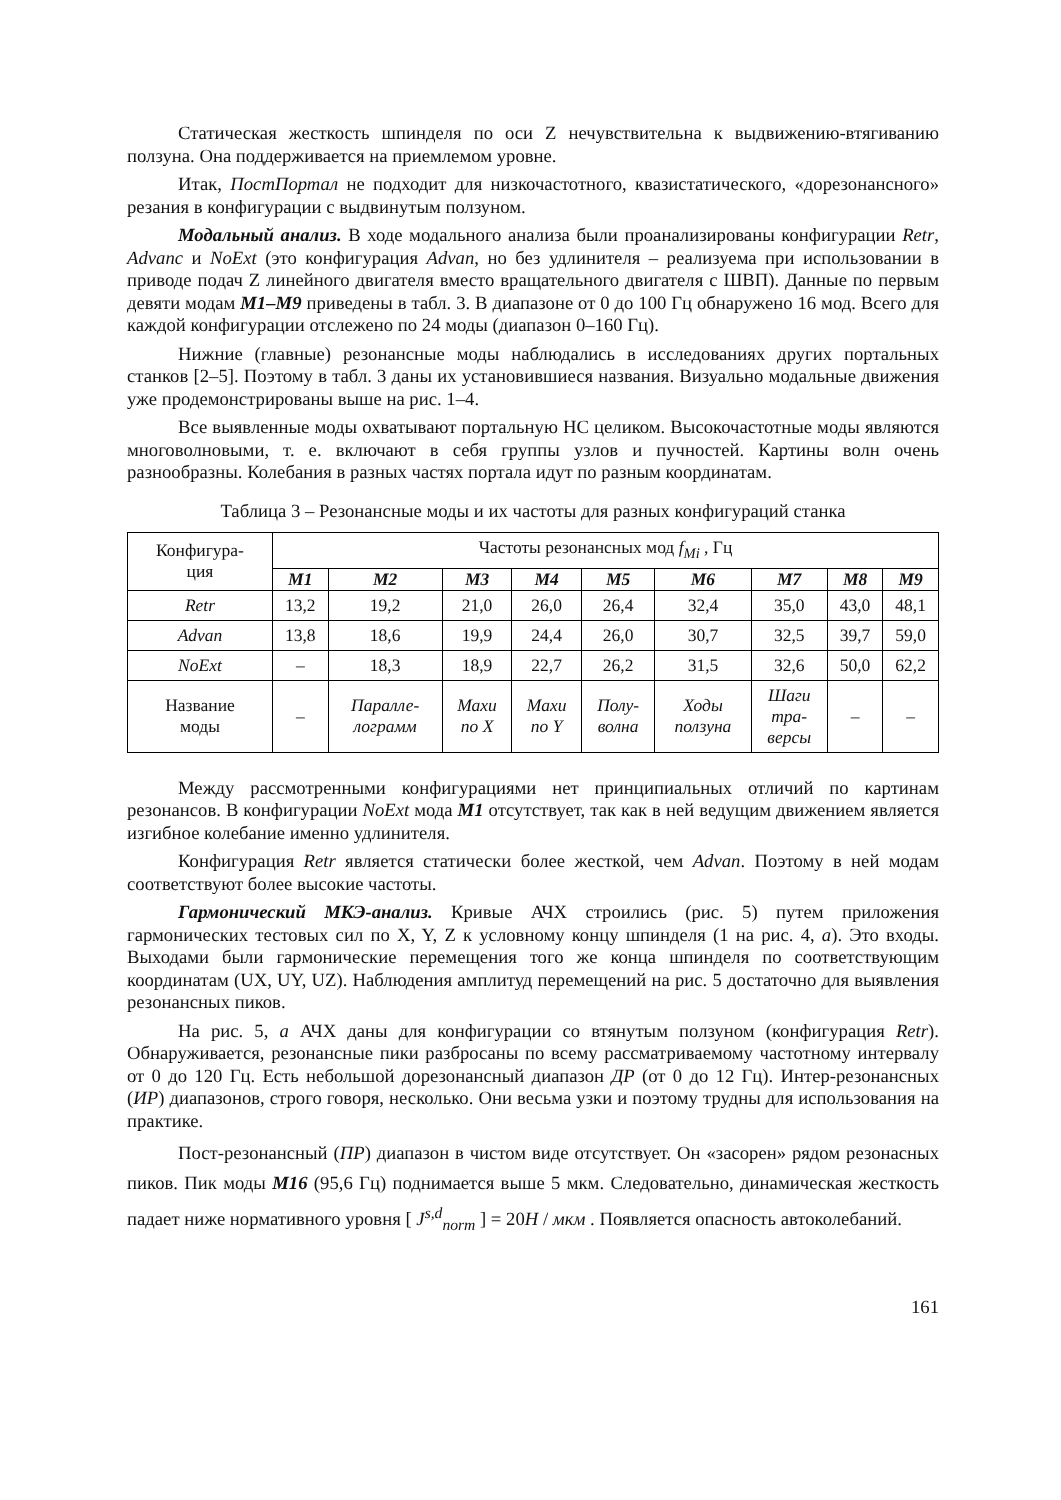Статическая жесткость шпинделя по оси Z нечувствительна к выдвижению-втягиванию ползуна. Она поддерживается на приемлемом уровне.
Итак, ПостПортал не подходит для низкочастотного, квазистатического, «дорезонансного» резания в конфигурации с выдвинутым ползуном.
Модальный анализ. В ходе модального анализа были проанализированы конфигурации Retr, Advanc и NoExt (это конфигурация Advan, но без удлинителя – реализуема при использовании в приводе подач Z линейного двигателя вместо вращательного двигателя с ШВП). Данные по первым девяти модам M1–M9 приведены в табл. 3. В диапазоне от 0 до 100 Гц обнаружено 16 мод. Всего для каждой конфигурации отслежено по 24 моды (диапазон 0–160 Гц).
Нижние (главные) резонансные моды наблюдались в исследованиях других портальных станков [2–5]. Поэтому в табл. 3 даны их установившиеся названия. Визуально модальные движения уже продемонстрированы выше на рис. 1–4.
Все выявленные моды охватывают портальную НС целиком. Высокочастотные моды являются многоволновыми, т. е. включают в себя группы узлов и пучностей. Картины волн очень разнообразны. Колебания в разных частях портала идут по разным координатам.
Таблица 3 – Резонансные моды и их частоты для разных конфигураций станка
| Конфигура- ция | Частоты резонансных мод f<sub>Mi</sub> , Гц | | | | | | | | |
| --- | --- | --- | --- | --- | --- | --- | --- | --- | --- |
| | M1 | M2 | M3 | M4 | M5 | M6 | M7 | M8 | M9 |
| Retr | 13,2 | 19,2 | 21,0 | 26,0 | 26,4 | 32,4 | 35,0 | 43,0 | 48,1 |
| Advan | 13,8 | 18,6 | 19,9 | 24,4 | 26,0 | 30,7 | 32,5 | 39,7 | 59,0 |
| NoExt | – | 18,3 | 18,9 | 22,7 | 26,2 | 31,5 | 32,6 | 50,0 | 62,2 |
| Название моды | – | Паралле- лограмм | Махи по X | Махи по Y | Полу- волна | Ходы ползуна | Шаги тра- версы | – | – |
Между рассмотренными конфигурациями нет принципиальных отличий по картинам резонансов. В конфигурации NoExt мода M1 отсутствует, так как в ней ведущим движением является изгибное колебание именно удлинителя.
Конфигурация Retr является статически более жесткой, чем Advan. Поэтому в ней модам соответствуют более высокие частоты.
Гармонический МКЭ-анализ. Кривые АЧХ строились (рис. 5) путем приложения гармонических тестовых сил по X, Y, Z к условному концу шпинделя (1 на рис. 4, а). Это входы. Выходами были гармонические перемещения того же конца шпинделя по соответствующим координатам (UX, UY, UZ). Наблюдения амплитуд перемещений на рис. 5 достаточно для выявления резонансных пиков.
На рис. 5, а АЧХ даны для конфигурации со втянутым ползуном (конфигурация Retr). Обнаруживается, резонансные пики разбросаны по всему рассматриваемому частотному интервалу от 0 до 120 Гц. Есть небольшой дорезонансный диапазон ДР (от 0 до 12 Гц). Интер-резонансных (ИР) диапазонов, строго говоря, несколько. Они весьма узки и поэтому трудны для использования на практике.
Пост-резонансный (ПР) диапазон в чистом виде отсутствует. Он «засорен» рядом резонасных пиков. Пик моды M16 (95,6 Гц) поднимается выше 5 мкм. Следовательно, динамическая жесткость падает ниже нормативного уровня [ J<sup>s,d</sup><sub>norm</sub> ] = 20H / мкм . Появляется опасность автоколебаний.
161